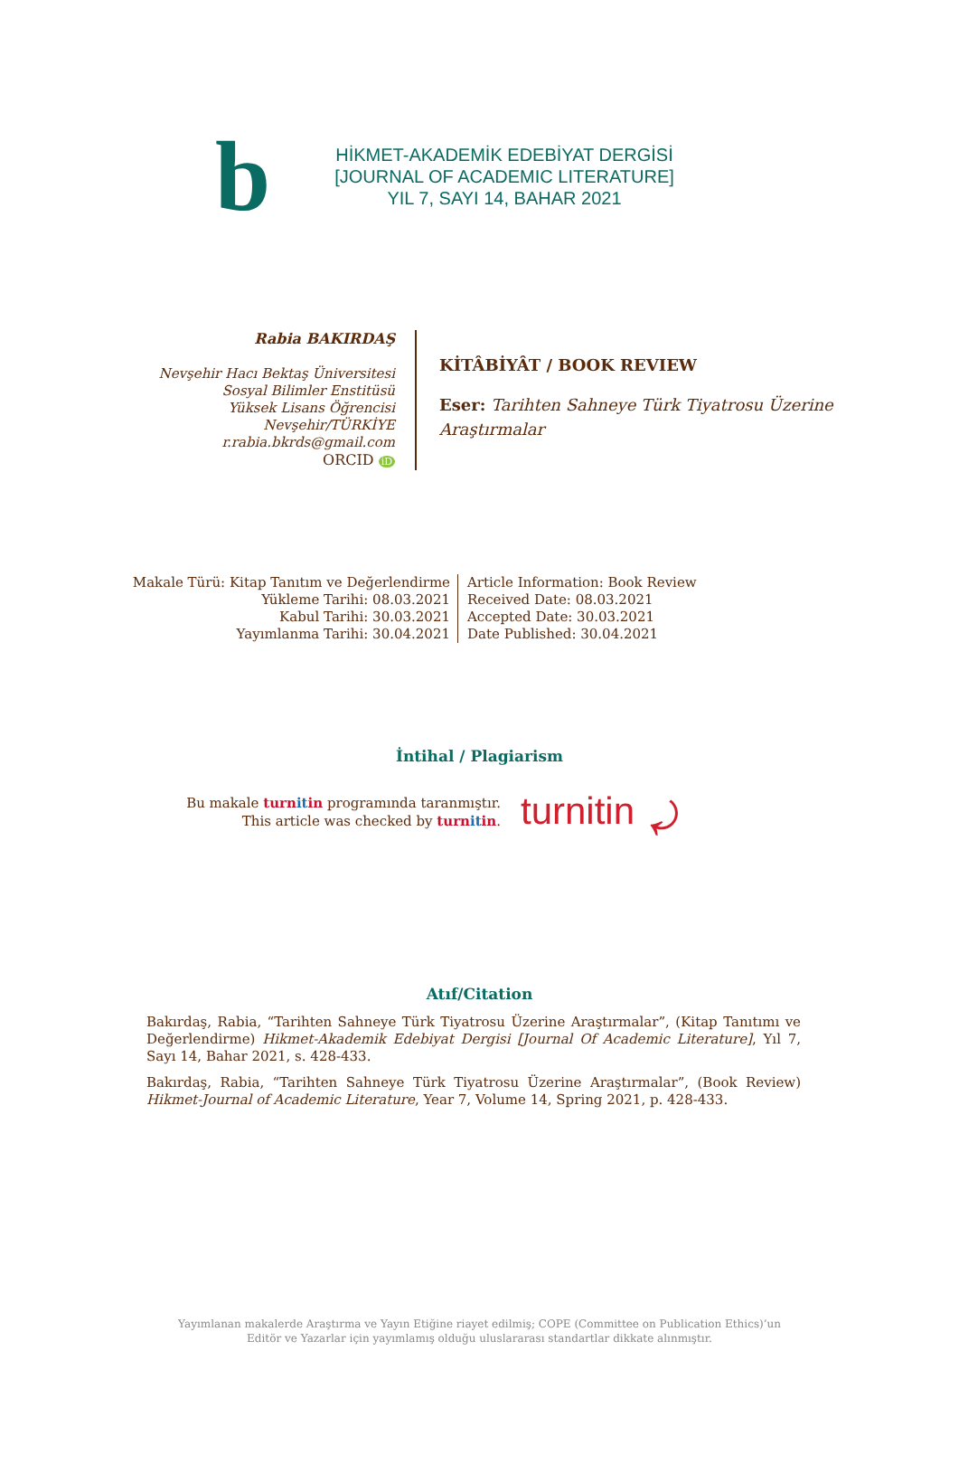b
HİKMET-AKADEMİK EDEBİYAT DERGİSİ
[JOURNAL OF ACADEMIC LITERATURE]
YIL 7, SAYI 14, BAHAR 2021
Rabia BAKIRDAŞ
Nevşehir Hacı Bektaş Üniversitesi
Sosyal Bilimler Enstitüsü
Yüksek Lisans Öğrencisi
Nevşehir/TÜRKİYE
r.rabia.bkrds@gmail.com
ORCID iD
KİTÂBİYÂT / BOOK REVIEW
Eser: Tarihten Sahneye Türk Tiyatrosu Üzerine
Araştırmalar
Makale Türü: Kitap Tanıtım ve Değerlendirme
Yükleme Tarihi: 08.03.2021
Kabul Tarihi: 30.03.2021
Yayımlanma Tarihi: 30.04.2021
Article Information: Book Review
Received Date: 08.03.2021
Accepted Date: 30.03.2021
Date Published: 30.04.2021
İntihal / Plagiarism
Bu makale turn it in programında taranmıştır.
This article was checked by turn it in.
turnitin ⤾
Atıf/Citation
Bakırdaş, Rabia, “Tarihten Sahneye Türk Tiyatrosu Üzerine Araştırmalar”, (Kitap Tanıtımı ve Değerlendirme) Hikmet-Akademik Edebiyat Dergisi [Journal Of Academic Literature], Yıl 7, Sayı 14, Bahar 2021, s. 428-433.
Bakırdaş, Rabia, “Tarihten Sahneye Türk Tiyatrosu Üzerine Araştırmalar”, (Book Review) Hikmet-Journal of Academic Literature, Year 7, Volume 14, Spring 2021, p. 428-433.
Yayımlanan makalerde Araştırma ve Yayın Etiğine riayet edilmiş; COPE (Committee on Publication Ethics)’un
Editör ve Yazarlar için yayımlamış olduğu uluslararası standartlar dikkate alınmıştır.